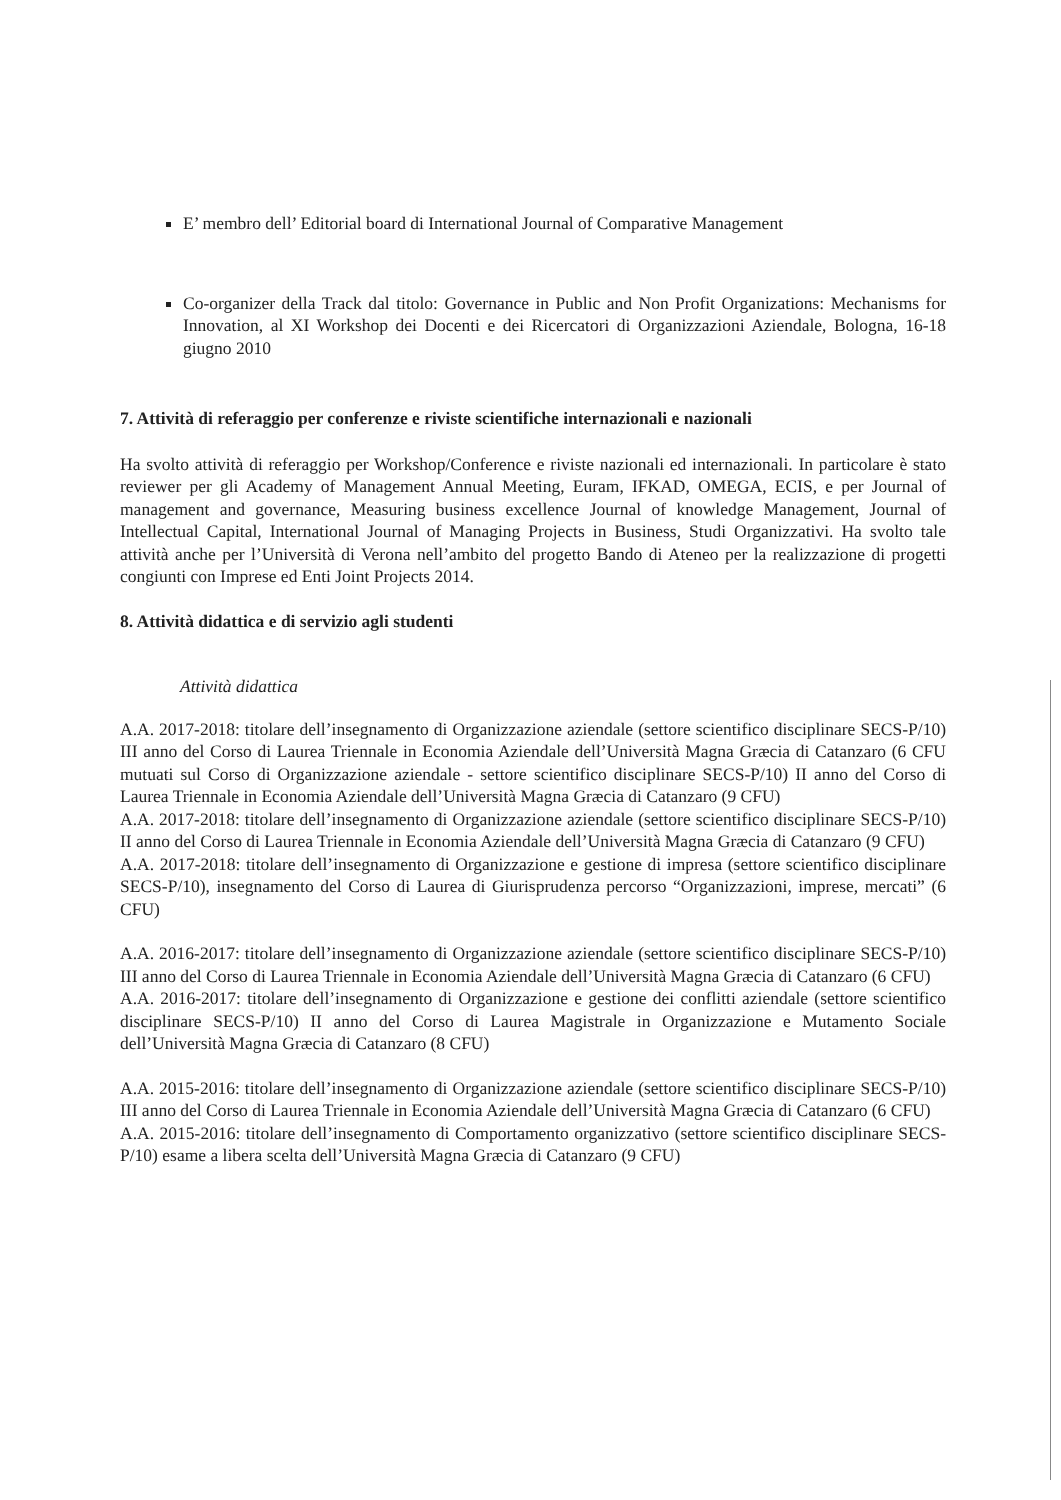E’ membro dell’ Editorial board di International Journal of Comparative Management
Co-organizer della Track dal titolo: Governance in Public and Non Profit Organizations: Mechanisms for Innovation, al XI Workshop dei Docenti e dei Ricercatori di Organizzazioni Aziendale, Bologna, 16-18 giugno 2010
7. Attività di referaggio per conferenze e riviste scientifiche internazionali e nazionali
Ha svolto attività di referaggio per Workshop/Conference e riviste nazionali ed internazionali. In particolare è stato reviewer per gli Academy of Management Annual Meeting, Euram, IFKAD, OMEGA, ECIS, e per Journal of management and governance, Measuring business excellence Journal of knowledge Management, Journal of Intellectual Capital, International Journal of Managing Projects in Business, Studi Organizzativi. Ha svolto tale attività anche per l’Università di Verona nell’ambito del progetto Bando di Ateneo per la realizzazione di progetti congiunti con Imprese ed Enti Joint Projects 2014.
8. Attività didattica e di servizio agli studenti
Attività didattica
A.A. 2017-2018: titolare dell’insegnamento di Organizzazione aziendale (settore scientifico disciplinare SECS-P/10) III anno del Corso di Laurea Triennale in Economia Aziendale dell’Università Magna Græcia di Catanzaro (6 CFU mutuati sul Corso di Organizzazione aziendale - settore scientifico disciplinare SECS-P/10) II anno del Corso di Laurea Triennale in Economia Aziendale dell’Università Magna Græcia di Catanzaro (9 CFU)
A.A. 2017-2018: titolare dell’insegnamento di Organizzazione aziendale (settore scientifico disciplinare SECS-P/10) II anno del Corso di Laurea Triennale in Economia Aziendale dell’Università Magna Græcia di Catanzaro (9 CFU)
A.A. 2017-2018: titolare dell’insegnamento di Organizzazione e gestione di impresa (settore scientifico disciplinare SECS-P/10), insegnamento del Corso di Laurea di Giurisprudenza percorso “Organizzazioni, imprese, mercati” (6 CFU)
A.A. 2016-2017: titolare dell’insegnamento di Organizzazione aziendale (settore scientifico disciplinare SECS-P/10) III anno del Corso di Laurea Triennale in Economia Aziendale dell’Università Magna Græcia di Catanzaro (6 CFU)
A.A. 2016-2017: titolare dell’insegnamento di Organizzazione e gestione dei conflitti aziendale (settore scientifico disciplinare SECS-P/10) II anno del Corso di Laurea Magistrale in Organizzazione e Mutamento Sociale dell’Università Magna Græcia di Catanzaro (8 CFU)
A.A. 2015-2016: titolare dell’insegnamento di Organizzazione aziendale (settore scientifico disciplinare SECS-P/10) III anno del Corso di Laurea Triennale in Economia Aziendale dell’Università Magna Græcia di Catanzaro (6 CFU)
A.A. 2015-2016: titolare dell’insegnamento di Comportamento organizzativo (settore scientifico disciplinare SECS-P/10) esame a libera scelta dell’Università Magna Græcia di Catanzaro (9 CFU)